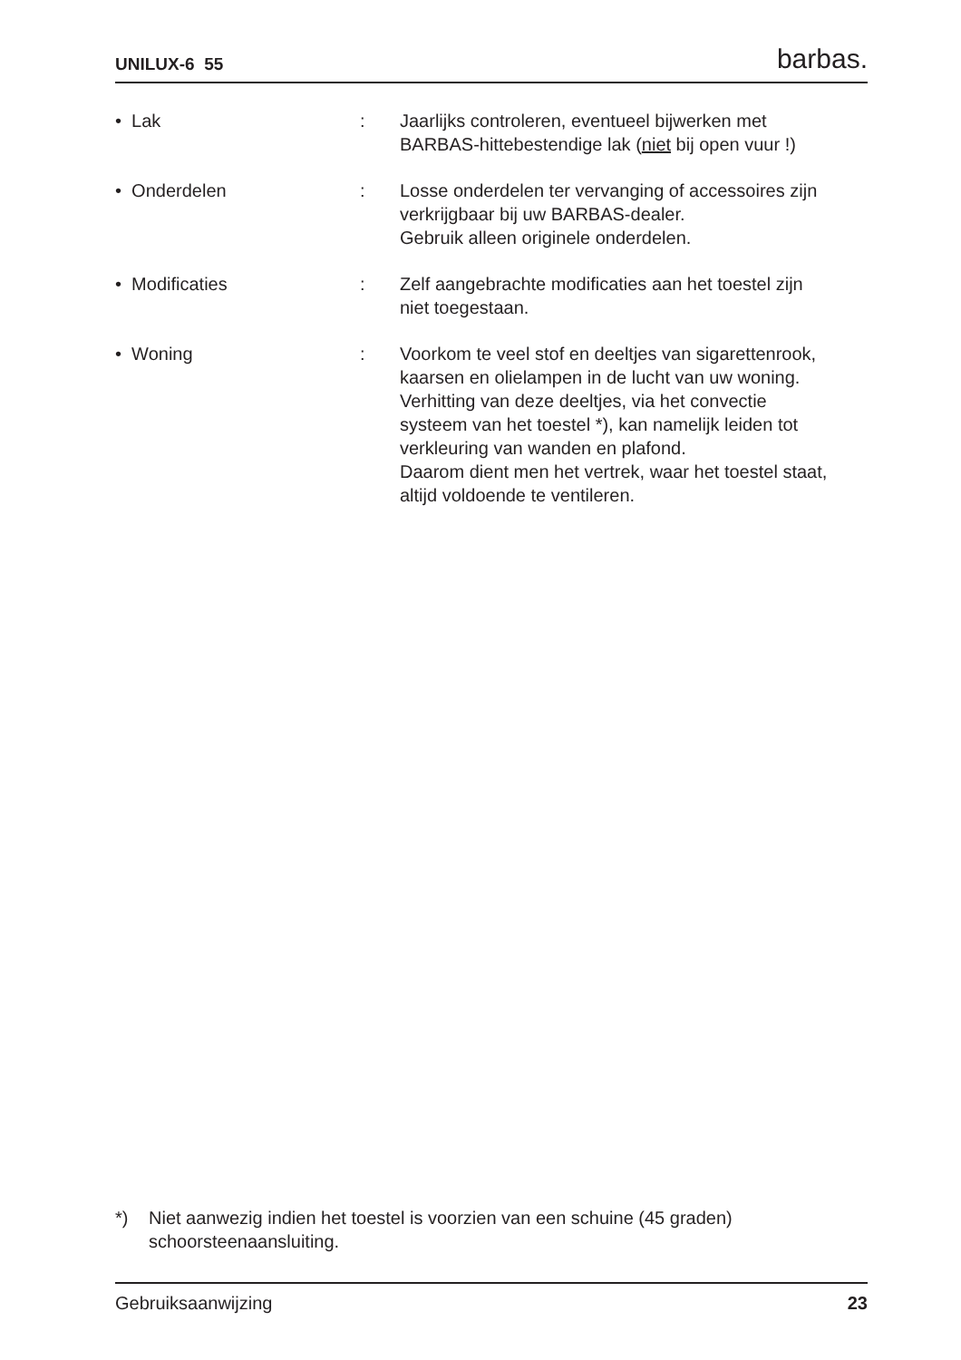UNILUX-6 55 barbas.
• Lak : Jaarlijks controleren, eventueel bijwerken met
BARBAS-hittebestendige lak (niet bij open vuur !)
• Onderdelen : Losse onderdelen ter vervanging of accessoires zijn
verkrijgbaar bij uw BARBAS-dealer.
Gebruik alleen originele onderdelen.
• Modificaties : Zelf aangebrachte modificaties aan het toestel zijn
niet toegestaan.
• Woning : Voorkom te veel stof en deeltjes van sigarettenrook,
kaarsen en olielampen in de lucht van uw woning.
Verhitting van deze deeltjes, via het convectie
systeem van het toestel *), kan namelijk leiden tot
verkleuring van wanden en plafond.
Daarom dient men het vertrek, waar het toestel staat,
altijd voldoende te ventileren.
*) Niet aanwezig indien het toestel is voorzien van een schuine (45 graden)
schoorsteenaansluiting.
Gebruiksaanwijzing 23